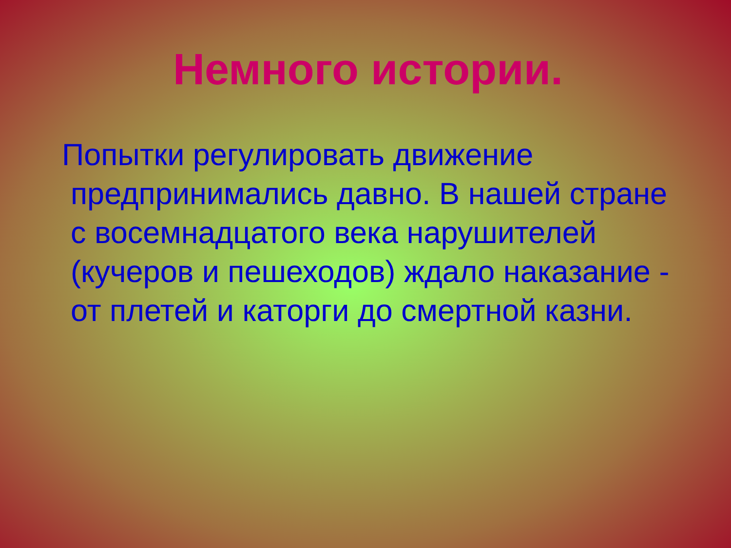Немного истории.
Попытки регулировать движение предпринимались давно. В нашей стране с восемнадцатого века нарушителей (кучеров и пешеходов) ждало наказание - от плетей и каторги до смертной казни.